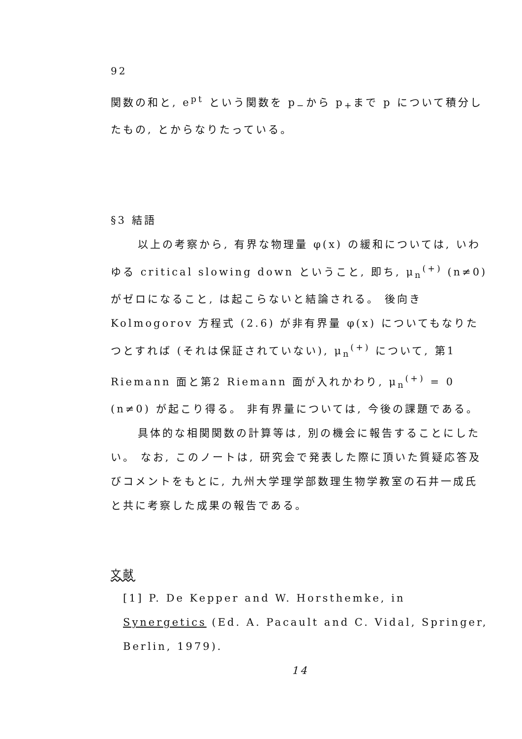92
関数の和と, e<sup>pt</sup> という関数を p<sub>−</sub>から p<sub>+</sub>まで p について積分したもの, とからなりたっている。
§3 結語
以上の考察から, 有界な物理量 φ(x) の緩和については, いわゆる critical slowing down ということ, 即ち, μ<sub>n</sub><sup>(+)</sup> (n≠0) がゼロになること, は起こらないと結論される。 後向き Kolmogorov 方程式 (2.6) が非有界量 φ(x) についてもなりたつとすれば (それは保証されていない), μ<sub>n</sub><sup>(+)</sup> について, 第1 Riemann 面と第2 Riemann 面が入れかわり, μ<sub>n</sub><sup>(+)</sup> = 0 (n≠0) が起こり得る。 非有界量については, 今後の課題である。
具体的な相関関数の計算等は, 別の機会に報告することにしたい。 なお, このノートは, 研究会で発表した際に頂いた質疑応答及びコメントをもとに, 九州大学理学部数理生物学教室の石井一成氏と共に考察した成果の報告である。
文献
[1] P. De Kepper and W. Horsthemke, in Synergetics (Ed. A. Pacault and C. Vidal, Springer, Berlin, 1979).
14